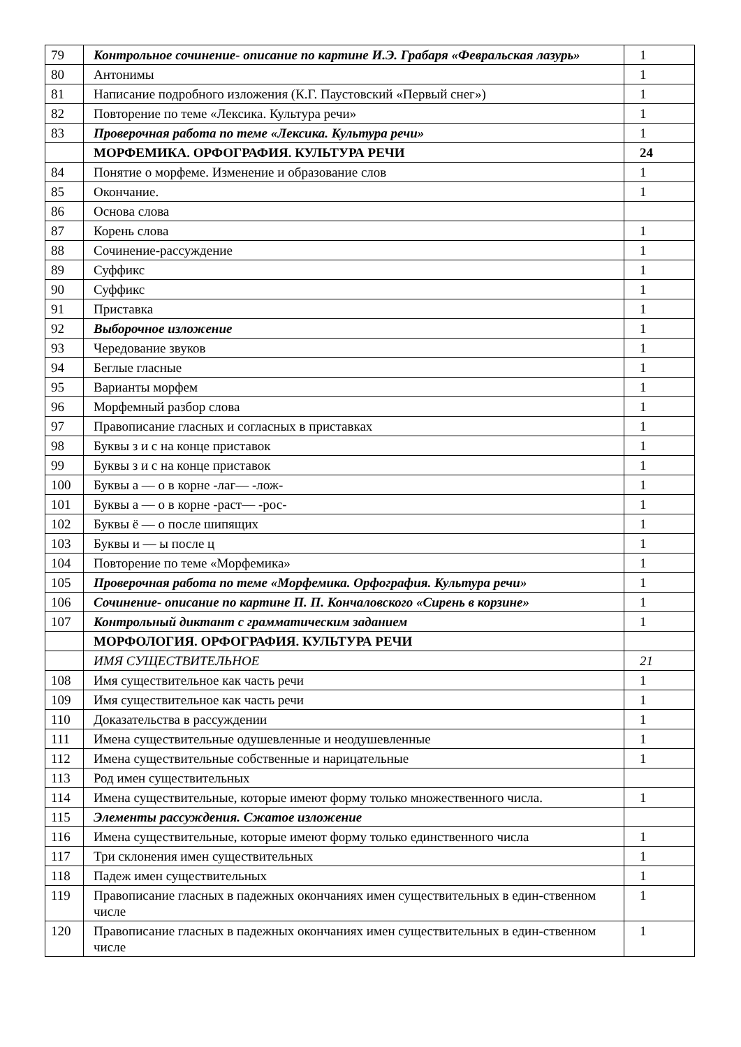| 79 | Контрольное сочинение- описание по картине И.Э. Грабаря «Февральская лазурь» | 1 |
| 80 | Антонимы | 1 |
| 81 | Написание подробного изложения (К.Г. Паустовский «Первый снег») | 1 |
| 82 | Повторение по теме «Лексика. Культура речи» | 1 |
| 83 | Проверочная работа по теме «Лексика. Культура речи» | 1 |
| | МОРФЕМИКА. ОРФОГРАФИЯ. КУЛЬТУРА РЕЧИ | 24 |
| 84 | Понятие о морфеме. Изменение и образование слов | 1 |
| 85 | Окончание. | 1 |
| 86 | Основа слова | |
| 87 | Корень слова | 1 |
| 88 | Сочинение-рассуждение | 1 |
| 89 | Суффикс | 1 |
| 90 | Суффикс | 1 |
| 91 | Приставка | 1 |
| 92 | Выборочное изложение | 1 |
| 93 | Чередование звуков | 1 |
| 94 | Беглые гласные | 1 |
| 95 | Варианты морфем | 1 |
| 96 | Морфемный разбор слова | 1 |
| 97 | Правописание гласных и согласных в приставках | 1 |
| 98 | Буквы з и с на конце приставок | 1 |
| 99 | Буквы з и с на конце приставок | 1 |
| 100 | Буквы а — о в корне -лаг— -лож- | 1 |
| 101 | Буквы а — о в корне -раст— -рос- | 1 |
| 102 | Буквы ё — о после шипящих | 1 |
| 103 | Буквы и — ы после ц | 1 |
| 104 | Повторение по теме «Морфемика» | 1 |
| 105 | Проверочная работа по теме «Морфемика. Орфография. Культура речи» | 1 |
| 106 | Сочинение- описание по картине П. П. Кончаловского «Сирень в корзине» | 1 |
| 107 | Контрольный диктант с грамматическим заданием | 1 |
| | МОРФОЛОГИЯ. ОРФОГРАФИЯ. КУЛЬТУРА РЕЧИ | |
| | ИМЯ СУЩЕСТВИТЕЛЬНОЕ | 21 |
| 108 | Имя существительное как часть речи | 1 |
| 109 | Имя существительное как часть речи | 1 |
| 110 | Доказательства в рассуждении | 1 |
| 111 | Имена существительные одушевленные и неодушевленные | 1 |
| 112 | Имена существительные собственные и нарицательные | 1 |
| 113 | Род имен существительных | |
| 114 | Имена существительные, которые имеют форму только множественного числа. | 1 |
| 115 | Элементы рассуждения. Сжатое изложение | |
| 116 | Имена существительные, которые имеют форму только единственного числа | 1 |
| 117 | Три склонения имен существительных | 1 |
| 118 | Падеж имен существительных | 1 |
| 119 | Правописание гласных в падежных окончаниях имен существительных в един-ственном числе | 1 |
| 120 | Правописание гласных в падежных окончаниях имен существительных в един-ственном числе | 1 |